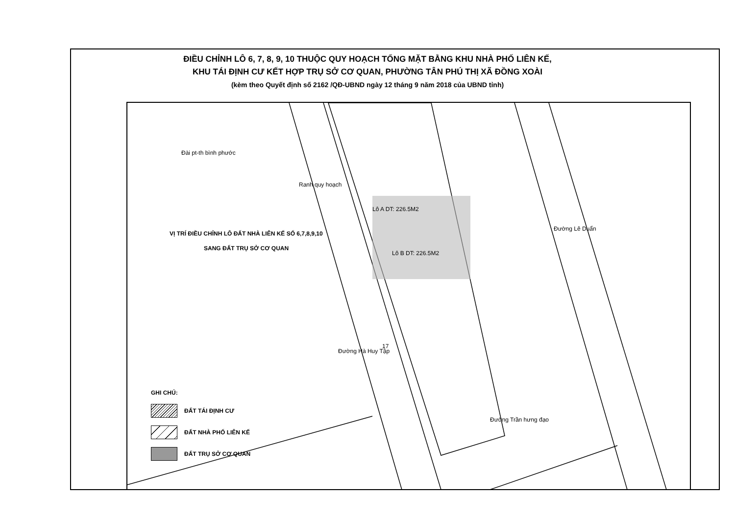ĐIỀU CHỈNH LÔ 6, 7, 8, 9, 10 THUỘC QUY HOẠCH TỔNG MẶT BẰNG KHU NHÀ PHỐ LIÊN KẾ,
KHU TÁI ĐỊNH CƯ KẾT HỢP TRỤ SỞ CƠ QUAN, PHƯỜNG TÂN PHÚ THỊ XÃ ĐỒNG XOÀI
(kèm theo Quyết định số 2162 /QĐ-UBND ngày 12 tháng 9 năm 2018 của UBND tỉnh)
Đài pt-th bình phước
VỊ TRÍ ĐIỀU CHỈNH LÔ ĐẤT NHÀ LIÊN KẾ SỐ 6,7,8,9,10
SANG ĐẤT TRỤ SỞ CƠ QUAN
Lô A DT: 226.5M2
Lô B DT: 226.5M2
Ranh quy hoạch
Đường Hà Huy Tập
Đường Lê Duẩn
Đường Trần hưng đạo
17
GHI CHÚ:
ĐẤT TÁI ĐỊNH CƯ
ĐẤT NHÀ PHỐ LIÊN KẾ
ĐẤT TRỤ SỞ CƠ QUAN